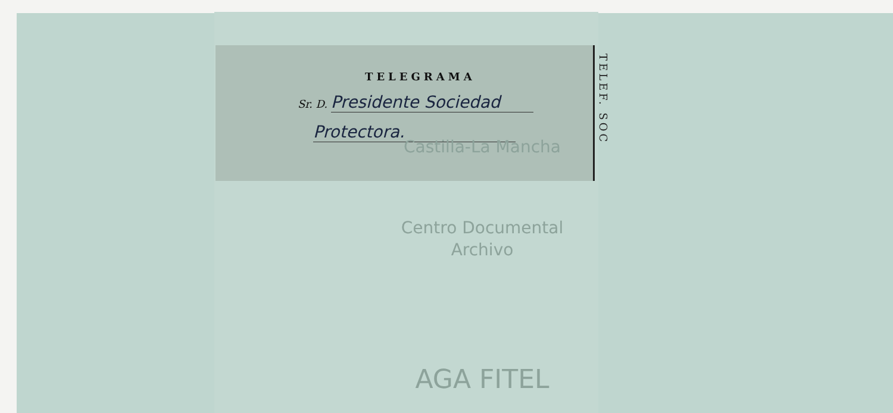TELEF. SOC
TELEGRAMA
Sr. D. Presidente Sociedad
Protectora.
Castilla-La Mancha
Centro Documental
Archivo
AGA FITEL